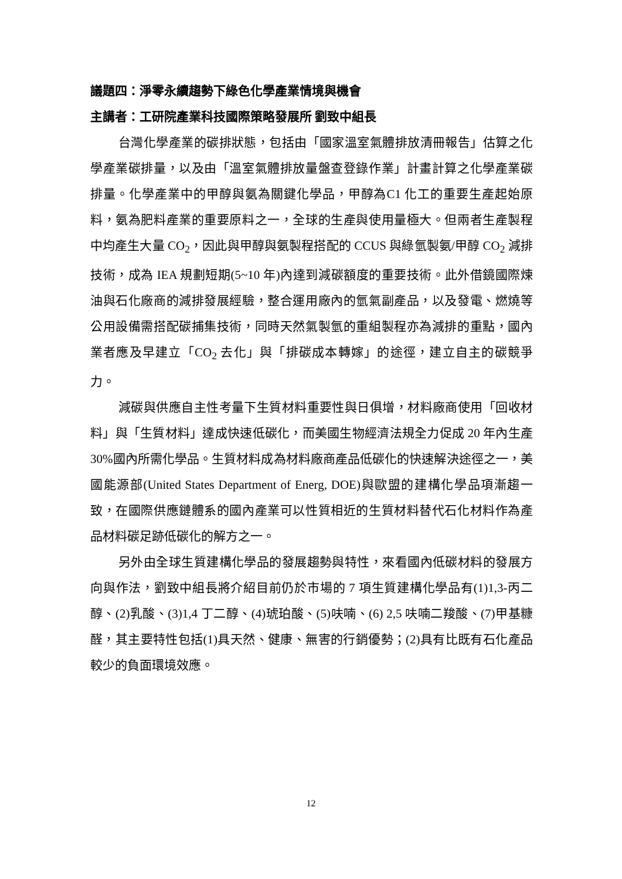議題四：淨零永續趨勢下綠色化學產業情境與機會
主講者：工研院產業科技國際策略發展所 劉致中組長
台灣化學產業的碳排狀態，包括由「國家溫室氣體排放清冊報告」估算之化學產業碳排量，以及由「溫室氣體排放量盤查登錄作業」計畫計算之化學產業碳排量。化學產業中的甲醇與氨為關鍵化學品，甲醇為C1 化工的重要生產起始原料，氨為肥料產業的重要原料之一，全球的生產與使用量極大。但兩者生產製程中均產生大量 CO<sub>2</sub>，因此與甲醇與氨製程搭配的 CCUS 與綠氫製氨/甲醇 CO<sub>2</sub> 減排技術，成為 IEA 規劃短期(5~10 年)內達到減碳額度的重要技術。此外借鏡國際煉油與石化廠商的減排發展經驗，整合運用廠內的氫氣副產品，以及發電、燃燒等公用設備需搭配碳捕集技術，同時天然氣製氫的重組製程亦為減排的重點，國內業者應及早建立「CO<sub>2</sub> 去化」與「排碳成本轉嫁」的途徑，建立自主的碳競爭力。
減碳與供應自主性考量下生質材料重要性與日俱增，材料廠商使用「回收材料」與「生質材料」達成快速低碳化，而美國生物經濟法規全力促成 20 年內生產 30%國內所需化學品。生質材料成為材料廠商產品低碳化的快速解決途徑之一，美國能源部(United States Department of Energ, DOE)與歐盟的建構化學品項漸趨一致，在國際供應鏈體系的國內產業可以性質相近的生質材料替代石化材料作為產品材料碳足跡低碳化的解方之一。
另外由全球生質建構化學品的發展趨勢與特性，來看國內低碳材料的發展方向與作法，劉致中組長將介紹目前仍於市場的 7 項生質建構化學品有(1)1,3-丙二醇、(2)乳酸、(3)1,4 丁二醇、(4)琥珀酸、(5)呋喃、(6) 2,5 呋喃二羧酸、(7)甲基糠醛，其主要特性包括(1)具天然、健康、無害的行銷優勢；(2)具有比既有石化產品較少的負面環境效應。
12